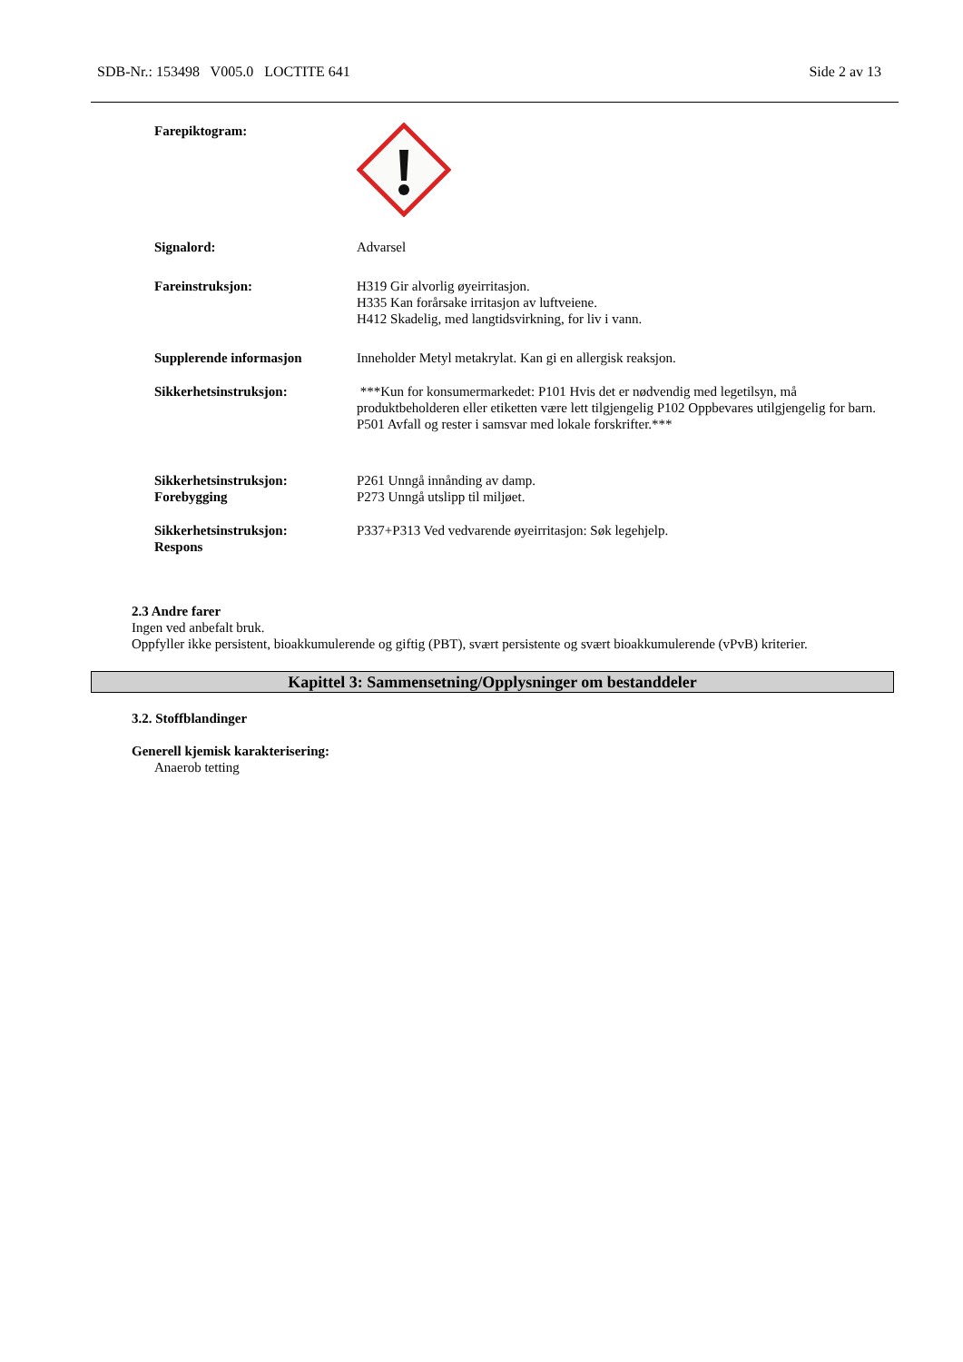SDB-Nr.: 153498 V005.0 LOCTITE 641 Side 2 av 13
Farepiktogram:
Signalord: Advarsel
Fareinstruksjon: H319 Gir alvorlig øyeirritasjon.
H335 Kan forårsake irritasjon av luftveiene.
H412 Skadelig, med langtidsvirkning, for liv i vann.
Supplerende informasjon Inneholder Metyl metakrylat. Kan gi en allergisk reaksjon.
Sikkerhetsinstruksjon: ***Kun for konsumermarkedet: P101 Hvis det er nødvendig med legetilsyn, må produktbeholderen eller etiketten være lett tilgjengelig P102 Oppbevares utilgjengelig for barn. P501 Avfall og rester i samsvar med lokale forskrifter.***
Sikkerhetsinstruksjon:
Forebygging
P261 Unngå innånding av damp.
P273 Unngå utslipp til miljøet.
Sikkerhetsinstruksjon:
Respons
P337+P313 Ved vedvarende øyeirritasjon: Søk legehjelp.
2.3 Andre farer
Ingen ved anbefalt bruk.
Oppfyller ikke persistent, bioakkumulerende og giftig (PBT), svært persistente og svært bioakkumulerende (vPvB) kriterier.
Kapittel 3: Sammensetning/Opplysninger om bestanddeler
3.2. Stoffblandinger
Generell kjemisk karakterisering:
Anaerob tetting